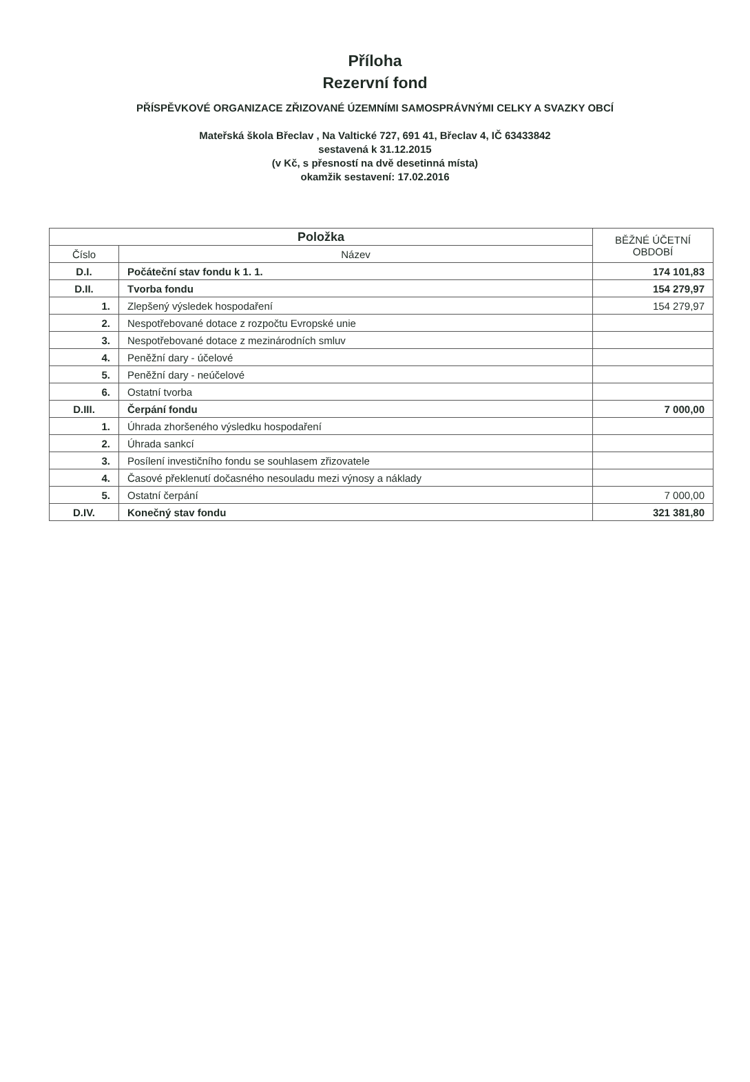Příloha
Rezervní fond
PŘÍSPĚVKOVÉ ORGANIZACE ZŘIZOVANÉ ÚZEMNÍMI SAMOSPRÁVNÝMI CELKY A SVAZKY OBCÍ
Mateřská škola Břeclav , Na Valtické 727, 691 41, Břeclav 4, IČ 63433842
sestavená k 31.12.2015
(v Kč, s přesností na dvě desetinná místa)
okamžik sestavení: 17.02.2016
| Položka | | BĚŽNÉ ÚČETNÍ OBDOBÍ |
| --- | --- | --- |
| Číslo | Název | |
| D.I. | Počáteční stav fondu k 1. 1. | 174 101,83 |
| D.II. | Tvorba fondu | 154 279,97 |
| 1. | Zlepšený výsledek hospodaření | 154 279,97 |
| 2. | Nespotřebované dotace z rozpočtu Evropské unie | |
| 3. | Nespotřebované dotace z mezinárodních smluv | |
| 4. | Peněžní dary - účelové | |
| 5. | Peněžní dary - neúčelové | |
| 6. | Ostatní tvorba | |
| D.III. | Čerpání fondu | 7 000,00 |
| 1. | Úhrada zhoršeného výsledku hospodaření | |
| 2. | Úhrada sankcí | |
| 3. | Posílení investičního fondu se souhlasem zřizovatele | |
| 4. | Časové překlenutí dočasného nesouladu mezi výnosy a náklady | |
| 5. | Ostatní čerpání | 7 000,00 |
| D.IV. | Konečný stav fondu | 321 381,80 |